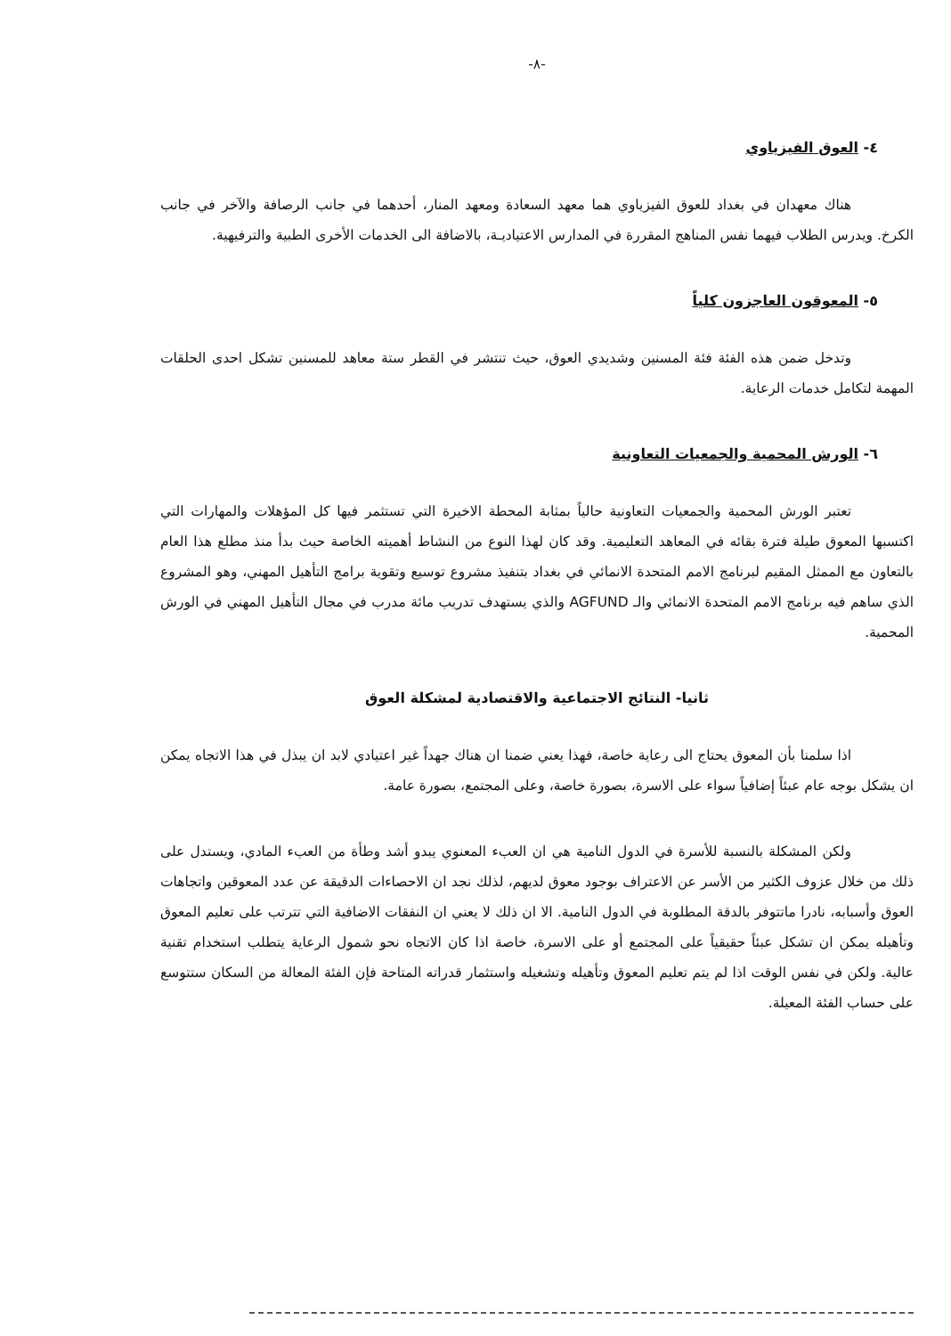-٨-
٤- العوق الفيزياوي
هناك معهدان في بغداد للعوق الفيزياوي هما معهد السعادة ومعهد المنار، أحدهما في جانب الرصافة والآخر في جانب الكرخ. ويدرس الطلاب فيهما نفس المناهج المقررة في المدارس الاعتياديـة، بالاضافة الى الخدمات الأخرى الطبية والترفيهية.
٥- المعوقون العاجزون كلياً
وتدخل ضمن هذه الفئة فئة المسنين وشديدي العوق، حيث تنتشر في القطر ستة معاهد للمسنين تشكل احدى الحلقات المهمة لتكامل خدمات الرعاية.
٦- الورش المحمية والجمعيات التعاونية
تعتبر الورش المحمية والجمعيات التعاونية حالياً بمثابة المحطة الاخيرة التي تستثمر فيها كل المؤهلات والمهارات التي اكتسبها المعوق طيلة فترة بقائه في المعاهد التعليمية. وقد كان لهذا النوع من النشاط أهميته الخاصة حيث بدأ منذ مطلع هذا العام بالتعاون مع الممثل المقيم لبرنامج الامم المتحدة الانمائي في بغداد بتنفيذ مشروع توسيع وتقوية برامج التأهيل المهني، وهو المشروع الذي ساهم فيه برنامج الامم المتحدة الانمائي والـ AGFUND والذي يستهدف تدريب مائة مدرب في مجال التأهيل المهني في الورش المحمية.
ثانيا- النتائج الاجتماعية والاقتصادية لمشكلة العوق
اذا سلمنا بأن المعوق يحتاج الى رعاية خاصة، فهذا يعني ضمنا ان هناك جهداً غير اعتيادي لابد ان يبذل في هذا الاتجاه يمكن ان يشكل بوجه عام عبئاً إضافياً سواء على الاسرة، بصورة خاصة، وعلى المجتمع، بصورة عامة.
ولكن المشكلة بالنسبة للأسرة في الدول النامية هي ان العبء المعنوي يبدو أشد وطأة من العبء المادي، ويستدل على ذلك من خلال عزوف الكثير من الأسر عن الاعتراف بوجود معوق لديهم، لذلك نجد ان الاحصاءات الدقيقة عن عدد المعوقين واتجاهات العوق وأسبابه، نادرا ماتتوفر بالدقة المطلوبة في الدول النامية. الا ان ذلك لا يعني ان النفقات الاضافية التي تترتب على تعليم المعوق وتأهيله يمكن ان تشكل عبئاً حقيقياً على المجتمع أو على الاسرة، خاصة اذا كان الاتجاه نحو شمول الرعاية يتطلب استخدام تقنية عالية. ولكن في نفس الوقت اذا لم يتم تعليم المعوق وتأهيله وتشغيله واستثمار قدراته المتاحة فإن الفئة المعالة من السكان ستتوسع على حساب الفئة المعيلة.